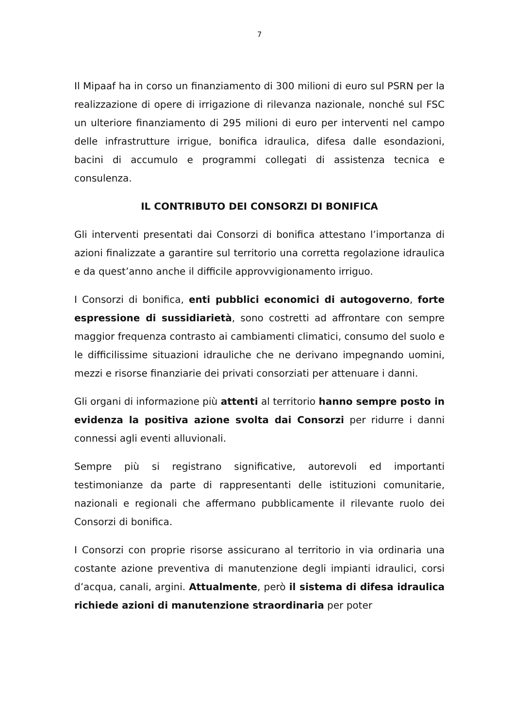7
Il Mipaaf ha in corso un finanziamento di 300 milioni di euro sul PSRN per la realizzazione di opere di irrigazione di rilevanza nazionale, nonché sul FSC un ulteriore finanziamento di 295 milioni di euro per interventi nel campo delle infrastrutture irrigue, bonifica idraulica, difesa dalle esondazioni, bacini di accumulo e programmi collegati di assistenza tecnica e consulenza.
IL CONTRIBUTO DEI CONSORZI DI BONIFICA
Gli interventi presentati dai Consorzi di bonifica attestano l’importanza di azioni finalizzate a garantire sul territorio una corretta regolazione idraulica e da quest’anno anche il difficile approvvigionamento irriguo.
I Consorzi di bonifica, enti pubblici economici di autogoverno, forte espressione di sussidiarietà, sono costretti ad affrontare con sempre maggior frequenza contrasto ai cambiamenti climatici, consumo del suolo e le difficilissime situazioni idrauliche che ne derivano impegnando uomini, mezzi e risorse finanziarie dei privati consorziati per attenuare i danni.
Gli organi di informazione più attenti al territorio hanno sempre posto in evidenza la positiva azione svolta dai Consorzi per ridurre i danni connessi agli eventi alluvionali.
Sempre più si registrano significative, autorevoli ed importanti testimonianze da parte di rappresentanti delle istituzioni comunitarie, nazionali e regionali che affermano pubblicamente il rilevante ruolo dei Consorzi di bonifica.
I Consorzi con proprie risorse assicurano al territorio in via ordinaria una costante azione preventiva di manutenzione degli impianti idraulici, corsi d’acqua, canali, argini. Attualmente, però il sistema di difesa idraulica richiede azioni di manutenzione straordinaria per poter